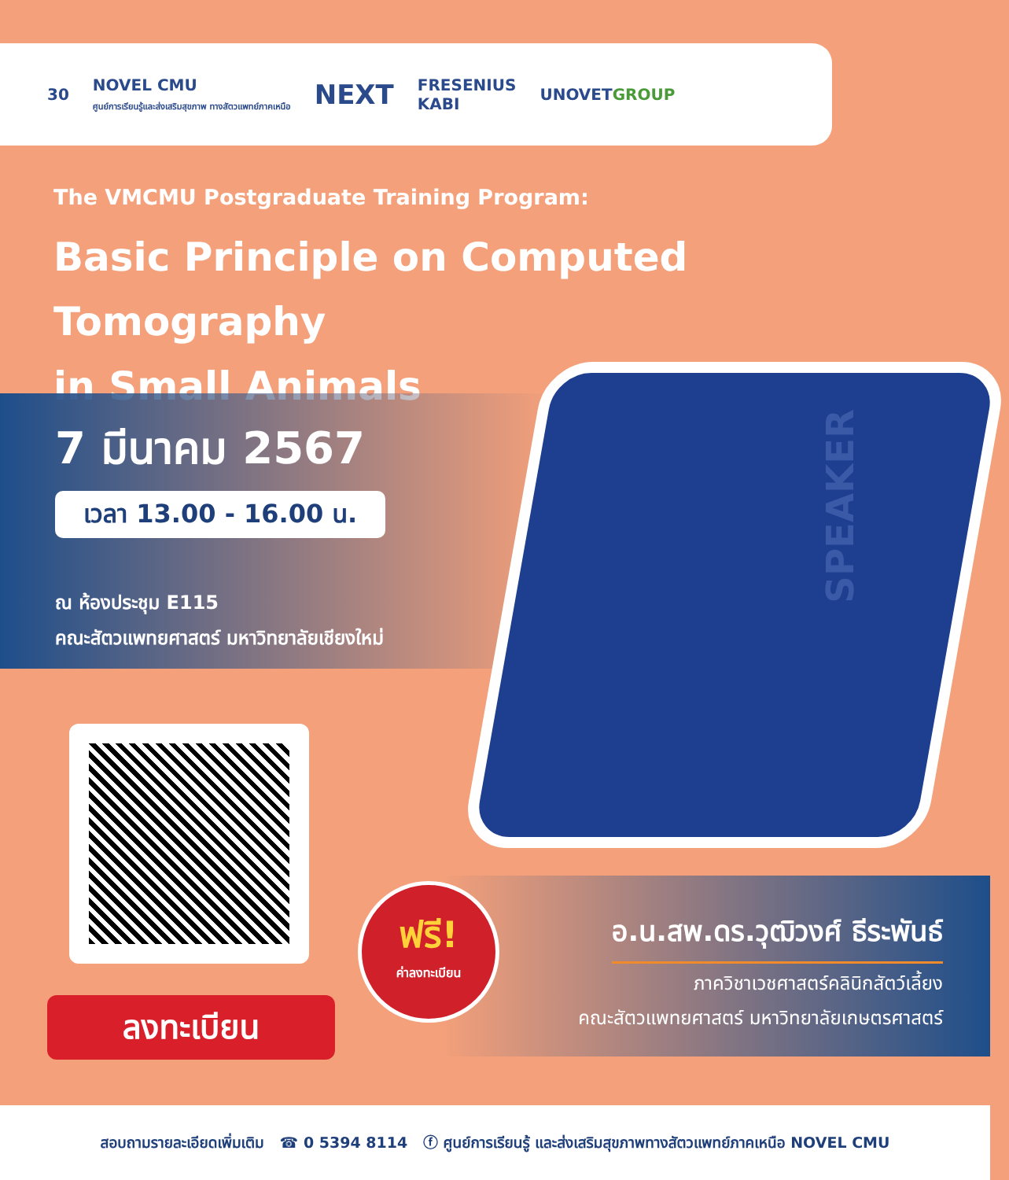30
NOVEL CMU
ศูนย์การเรียนรู้และส่งเสริมสุขภาพ ทางสัตวแพทย์ภาคเหนือ
NEXT
FRESENIUS
KABI
UNOVETGROUP
The VMCMU Postgraduate Training Program:
Basic Principle on Computed Tomography
in Small Animals
7 มีนาคม 2567
เวลา 13.00 - 16.00 น.
ณ ห้องประชุม E115
คณะสัตวแพทยศาสตร์ มหาวิทยาลัยเชียงใหม่
SPEAKER
ลงทะเบียน
อ.น.สพ.ดร.วุฒิวงศ์ ธีระพันธ์
ภาควิชาเวชศาสตร์คลินิกสัตว์เลี้ยง
คณะสัตวแพทยศาสตร์ มหาวิทยาลัยเกษตรศาสตร์
ฟรี!
ค่าลงทะเบียน
สอบถามรายละเอียดเพิ่มเติม ☎ 0 5394 8114 ⓕ ศูนย์การเรียนรู้ และส่งเสริมสุขภาพทางสัตวแพทย์ภาคเหนือ NOVEL CMU